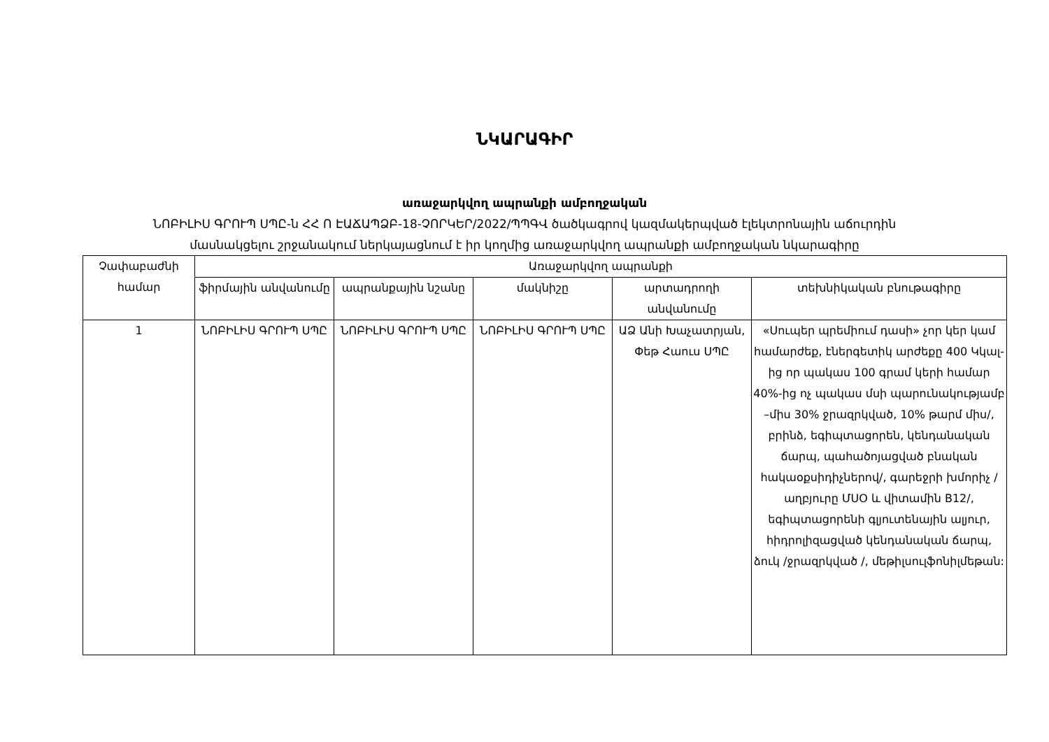ՆԿԱՐԱԳԻՐ
առաջարկվող ապրանքի ամբողջական
ՆՈԲԻԼԻՍ ԳՐՈՒՊ ՍՊԸ-ն ՀՀ Ո ԷԱՃԱՊՁԲ-18-ՉՈՐԿԵՐ/2022/ՊՊԳՎ ծածկագրով կազմակերպված էլեկտրոնային աճուրդին
մասնակցելու շրջանակում ներկայացնում է իր կողմից առաջարկվող ապրանքի ամբողջական նկարագիրը
| Չափաբաժնի համար | Առաջարկվող ապրանքի | | | | |
| --- | --- | --- | --- | --- | --- |
| | ֆիրմային անվանումը | ապրանքային նշանը | մակնիշը | արտադրողի անվանումը | տեխնիկական բնութագիրը |
| 1 | ՆՈԲԻԼԻՍ ԳՐՈՒՊ ՍՊԸ | ՆՈԲԻԼԻՍ ԳՐՈՒՊ ՍՊԸ | ՆՈԲԻԼԻՍ ԳՐՈՒՊ ՍՊԸ | ԱՁ Անի Խաչատրյան, Փեթ Հաուս ՍՊԸ | «Սուպեր պրեմիում դասի» չոր կեր կամ համարժեք, էներգետիկ արժեքը 400 Կկալ-ից որ պակաս 100 գրամ կերի համար 40%-ից ոչ պակաս մսի պարունակությամբ –միս 30% ջրազրկված, 10% թարմ միս/, բրինձ, եգիպտացորեն, կենդանական ճարպ, պահածոյացված բնական հակաօքսիդիչներով/, գարեջրի խմորիչ /աղբյուրը ՄՍՕ և վիտամին B12/, եգիպտացորենի գլյուտենային ալյուր, հիդրոլիզացված կենդանական ճարպ, ձուկ /ջրազրկված /, մեթիլսուլֆոնիլմեթան: |